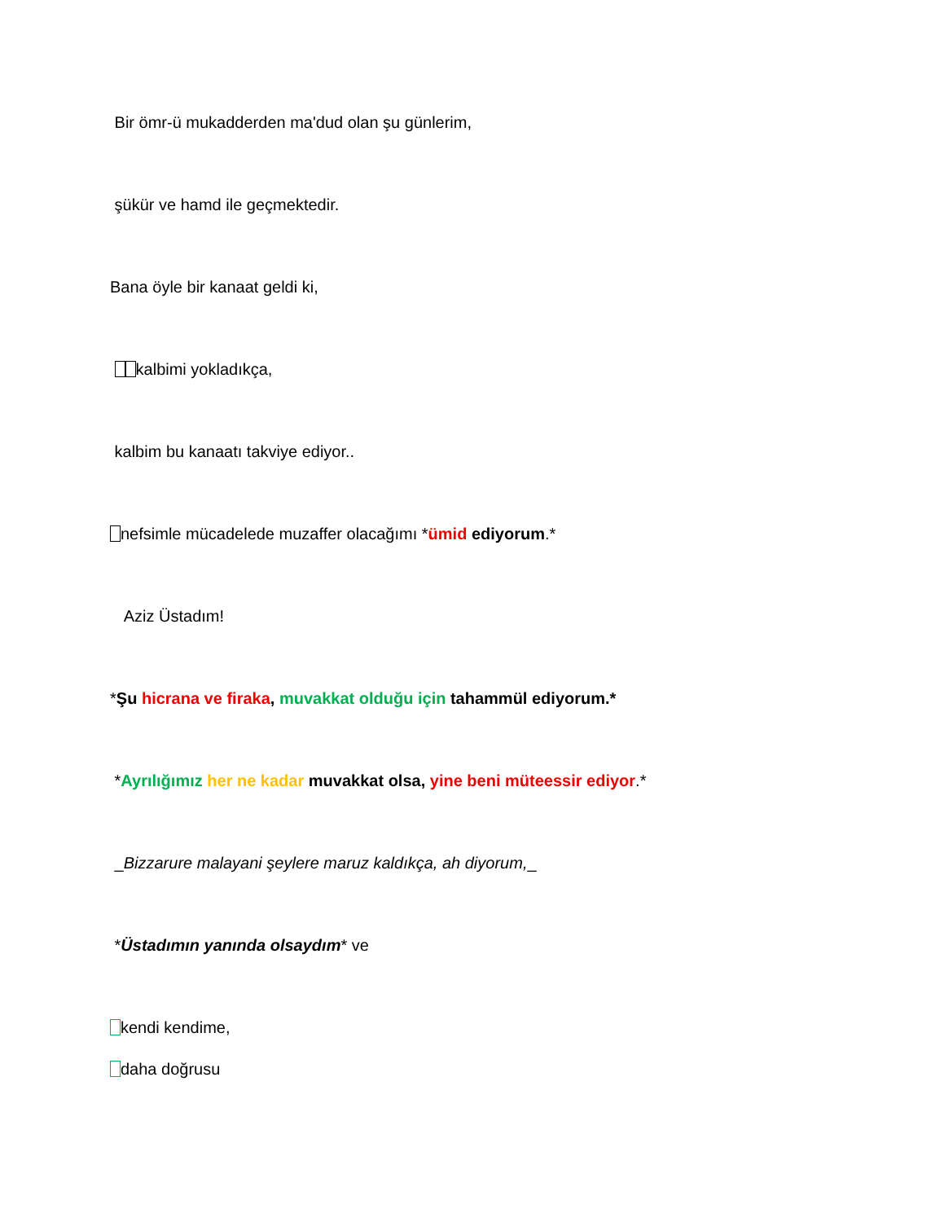Bir ömr-ü mukadderden ma'dud olan şu günlerim,
şükür ve hamd ile geçmektedir.
Bana öyle bir kanaat geldi ki,
kalbimi yokladıkça,
kalbim bu kanaatı takviye ediyor..
nefsimle mücadelede muzaffer olacağımı *ümid ediyorum.*
Aziz Üstadım!
*Şu hicrana ve firaka, muvakkat olduğu için tahammül ediyorum.*
*Ayrılığımız her ne kadar muvakkat olsa, yine beni müteessir ediyor.*
_Bizzarure malayani şeylere maruz kaldıkça, ah diyorum,_
*Üstadımın yanında olsaydım* ve
kendi kendime,
daha doğrusu